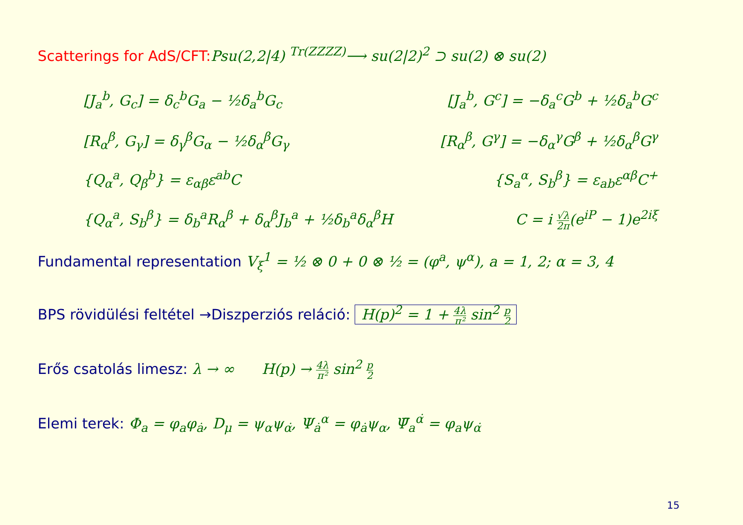Scatterings for AdS/CFT: Psu(2,2|4) <sup>Tr(ZZZZ)</sup>⟶ su(2|2)<sup>2</sup> ⊃ su(2) ⊗ su(2)
[J<sub>a</sub><sup>b</sup>, G<sub>c</sub>] = δ<sub>c</sub><sup>b</sup>G<sub>a</sub> − ½δ<sub>a</sub><sup>b</sup>G<sub>c</sub> [J<sub>a</sub><sup>b</sup>, G<sup>c</sup>] = −δ<sub>a</sub><sup>c</sup>G<sup>b</sup> + ½δ<sub>a</sub><sup>b</sup>G<sup>c</sup>
[R<sub>α</sub><sup>β</sup>, G<sub>γ</sub>] = δ<sub>γ</sub><sup>β</sup>G<sub>α</sub> − ½δ<sub>α</sub><sup>β</sup>G<sub>γ</sub> [R<sub>α</sub><sup>β</sup>, G<sup>γ</sup>] = −δ<sub>α</sub><sup>γ</sup>G<sup>β</sup> + ½δ<sub>α</sub><sup>β</sup>G<sup>γ</sup>
{Q<sub>α</sub><sup>a</sup>, Q<sub>β</sub><sup>b</sup>} = ε<sub>αβ</sub>ε<sup>ab</sup>C {S<sub>a</sub><sup>α</sup>, S<sub>b</sub><sup>β</sup>} = ε<sub>ab</sub>ε<sup>αβ</sup>C<sup>+</sup>
{Q<sub>α</sub><sup>a</sup>, S<sub>b</sub><sup>β</sup>} = δ<sub>b</sub><sup>a</sup>R<sub>α</sub><sup>β</sup> + δ<sub>α</sub><sup>β</sup>J<sub>b</sub><sup>a</sup> + ½δ<sub>b</sub><sup>a</sup>δ<sub>α</sub><sup>β</sup>H C = i √λ 2π(e<sup>iP</sup> − 1)e<sup>2iξ</sup>
Fundamental representation V<sub>ξ</sub><sup>1</sup> = ½ ⊗ 0 + 0 ⊗ ½ = (φ<sup>a</sup>, ψ<sup>α</sup>), a = 1, 2; α = 3, 4
BPS rövidülési feltétel →Diszperziós reláció: H(p)<sup>2</sup> = 1 + 4λ π² sin<sup>2</sup> p 2
Erős csatolás limesz: λ → ∞ H(p) → 4λ π² sin<sup>2</sup> p 2
Elemi terek: Φ<sub>a</sub> = φ<sub>a</sub>φ<sub>ȧ</sub>, D<sub>μ</sub> = ψ<sub>α</sub>ψ<sub>α̇</sub>, Ψ<sub>ȧ</sub><sup>α</sup> = φ<sub>ȧ</sub>ψ<sub>α</sub>, Ψ̄<sub>a</sub><sup>α̇</sup> = φ<sub>a</sub>ψ<sub>α̇</sub>
15